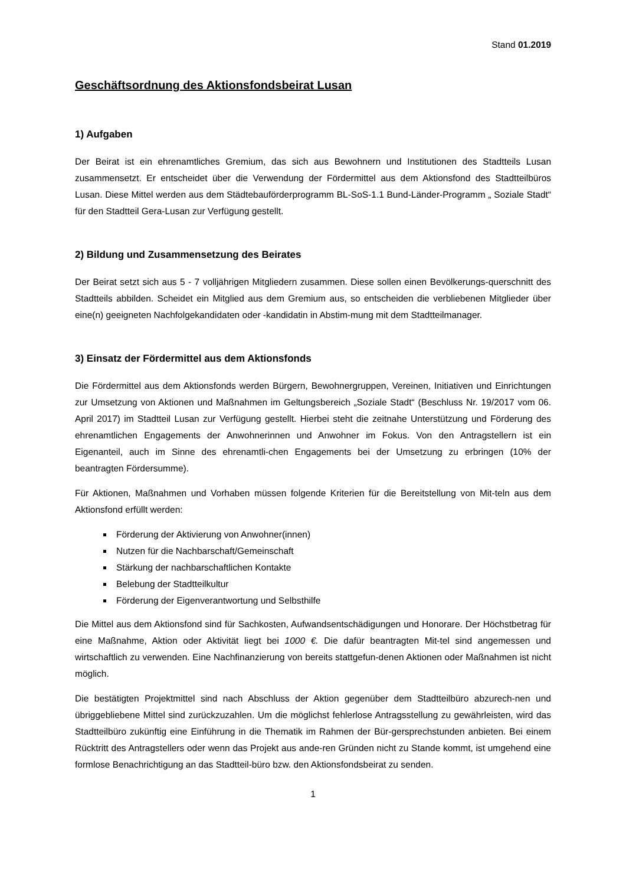Stand 01.2019
Geschäftsordnung des Aktionsfondsbeirat Lusan
1) Aufgaben
Der Beirat ist ein ehrenamtliches Gremium, das sich aus Bewohnern und Institutionen des Stadtteils Lusan zusammensetzt. Er entscheidet über die Verwendung der Fördermittel aus dem Aktionsfond des Stadtteilbüros Lusan. Diese Mittel werden aus dem Städtebauförderprogramm BL-SoS-1.1 Bund-Länder-Programm „ Soziale Stadt“ für den Stadtteil Gera-Lusan zur Verfügung gestellt.
2) Bildung und Zusammensetzung des Beirates
Der Beirat setzt sich aus 5 - 7 volljährigen Mitgliedern zusammen. Diese sollen einen Bevölkerungs-querschnitt des Stadtteils abbilden. Scheidet ein Mitglied aus dem Gremium aus, so entscheiden die verbliebenen Mitglieder über eine(n) geeigneten Nachfolgekandidaten oder -kandidatin in Abstim-mung mit dem Stadtteilmanager.
3) Einsatz der Fördermittel aus dem Aktionsfonds
Die Fördermittel aus dem Aktionsfonds werden Bürgern, Bewohnergruppen, Vereinen, Initiativen und Einrichtungen zur Umsetzung von Aktionen und Maßnahmen im Geltungsbereich „Soziale Stadt“ (Beschluss Nr. 19/2017 vom 06. April 2017) im Stadtteil Lusan zur Verfügung gestellt. Hierbei steht die zeitnahe Unterstützung und Förderung des ehrenamtlichen Engagements der Anwohnerinnen und Anwohner im Fokus. Von den Antragstellern ist ein Eigenanteil, auch im Sinne des ehrenamtli-chen Engagements bei der Umsetzung zu erbringen (10% der beantragten Fördersumme).
Für Aktionen, Maßnahmen und Vorhaben müssen folgende Kriterien für die Bereitstellung von Mit-teln aus dem Aktionsfond erfüllt werden:
Förderung der Aktivierung von Anwohner(innen)
Nutzen für die Nachbarschaft/Gemeinschaft
Stärkung der nachbarschaftlichen Kontakte
Belebung der Stadtteilkultur
Förderung der Eigenverantwortung und Selbsthilfe
Die Mittel aus dem Aktionsfond sind für Sachkosten, Aufwandsentschädigungen und Honorare. Der Höchstbetrag für eine Maßnahme, Aktion oder Aktivität liegt bei 1000 €. Die dafür beantragten Mit-tel sind angemessen und wirtschaftlich zu verwenden. Eine Nachfinanzierung von bereits stattgefun-denen Aktionen oder Maßnahmen ist nicht möglich.
Die bestätigten Projektmittel sind nach Abschluss der Aktion gegenüber dem Stadtteilbüro abzurech-nen und übriggebliebene Mittel sind zurückzuzahlen. Um die möglichst fehlerlose Antragsstellung zu gewährleisten, wird das Stadtteilbüro zukünftig eine Einführung in die Thematik im Rahmen der Bür-gersprechstunden anbieten. Bei einem Rücktritt des Antragstellers oder wenn das Projekt aus ande-ren Gründen nicht zu Stande kommt, ist umgehend eine formlose Benachrichtigung an das Stadtteil-büro bzw. den Aktionsfondsbeirat zu senden.
1